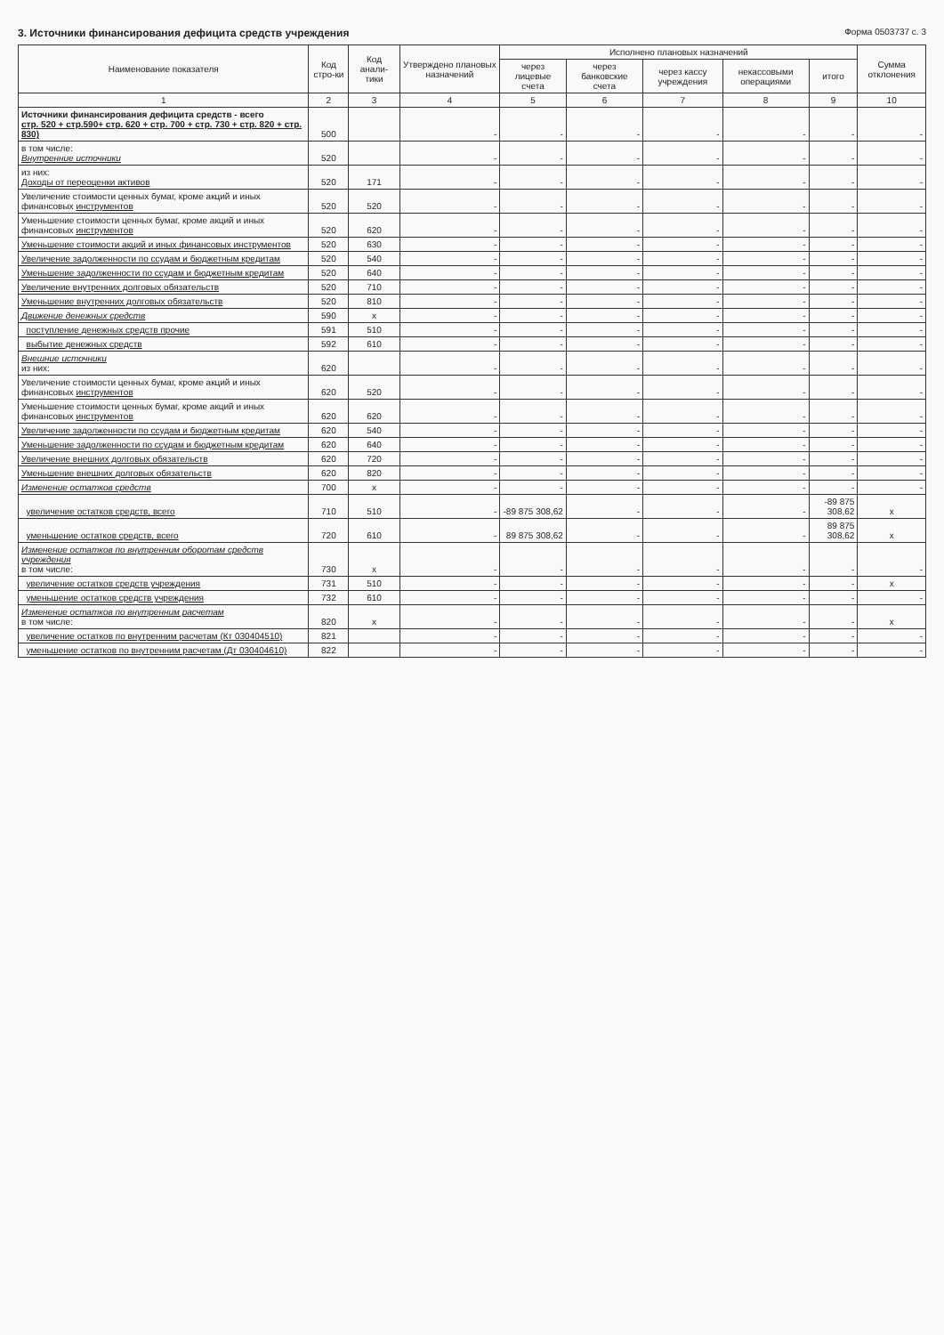3. Источники финансирования дефицита средств учреждения Форма 0503737 с. 3
| Наименование показателя | Код стро-ки | Код анали-тики | Утверждено плановых назначений | Исполнено плановых назначений | | | | | Сумма отклонения |
| --- | --- | --- | --- | --- | --- | --- | --- | --- | --- |
| | | | | через лицевые счета | через банковские счета | через кассу учреждения | некассовыми операциями | итого | |
| 1 | 2 | 3 | 4 | 5 | 6 | 7 | 8 | 9 | 10 |
| Источники финансирования дефицита средств - всего стр. 520 + стр.590+ стр. 620 + стр. 700 + стр. 730 + стр. 820 + стр. 830) | 500 | | - | - | - | - | - | - | - |
| в том числе: Внутренние источники | 520 | | - | - | - | - | - | - | - |
| из них: Доходы от переоценки активов | 520 | 171 | - | - | - | - | - | - | - |
| Увеличение стоимости ценных бумаг, кроме акций и иных финансовых инструментов | 520 | 520 | - | - | - | - | - | - | - |
| Уменьшение стоимости ценных бумаг, кроме акций и иных финансовых инструментов | 520 | 620 | - | - | - | - | - | - | - |
| Уменьшение стоимости акций и иных финансовых инструментов | 520 | 630 | - | - | - | - | - | - | - |
| Увеличение задолженности по ссудам и бюджетным кредитам | 520 | 540 | - | - | - | - | - | - | - |
| Уменьшение задолженности по ссудам и бюджетным кредитам | 520 | 640 | - | - | - | - | - | - | - |
| Увеличение внутренних долговых обязательств | 520 | 710 | - | - | - | - | - | - | - |
| Уменьшение внутренних долговых обязательств | 520 | 810 | - | - | - | - | - | - | - |
| Движение денежных средств | 590 | x | - | - | - | - | - | - | - |
| поступление денежных средств прочие | 591 | 510 | - | - | - | - | - | - | - |
| выбытие денежных средств | 592 | 610 | - | - | - | - | - | - | - |
| Внешние источники из них: | 620 | | - | - | - | - | - | - | - |
| Увеличение стоимости ценных бумаг, кроме акций и иных финансовых инструментов | 620 | 520 | - | - | - | - | - | - | - |
| Уменьшение стоимости ценных бумаг, кроме акций и иных финансовых инструментов | 620 | 620 | - | - | - | - | - | - | - |
| Увеличение задолженности по ссудам и бюджетным кредитам | 620 | 540 | - | - | - | - | - | - | - |
| Уменьшение задолженности по ссудам и бюджетным кредитам | 620 | 640 | - | - | - | - | - | - | - |
| Увеличение внешних долговых обязательств | 620 | 720 | - | - | - | - | - | - | - |
| Уменьшение внешних долговых обязательств | 620 | 820 | - | - | - | - | - | - | - |
| Изменение остатков средств | 700 | x | - | - | - | - | - | - | - |
| увеличение остатков средств, всего | 710 | 510 | - | -89 875 308,62 | - | - | - | -89 875 308,62 | x |
| уменьшение остатков средств, всего | 720 | 610 | - | 89 875 308,62 | - | - | - | 89 875 308,62 | x |
| Изменение остатков по внутренним оборотам средств учреждения в том числе: | 730 | x | - | - | - | - | - | - | - |
| увеличение остатков средств учреждения | 731 | 510 | - | - | - | - | - | - | x |
| уменьшение остатков средств учреждения | 732 | 610 | - | - | - | - | - | - | - |
| Изменение остатков по внутренним расчетам в том числе: | 820 | x | - | - | - | - | - | - | x |
| увеличение остатков по внутренним расчетам (Кт 030404510) | 821 | | - | - | - | - | - | - | - |
| уменьшение остатков по внутренним расчетам (Дт 030404610) | 822 | | - | - | - | - | - | - | - |